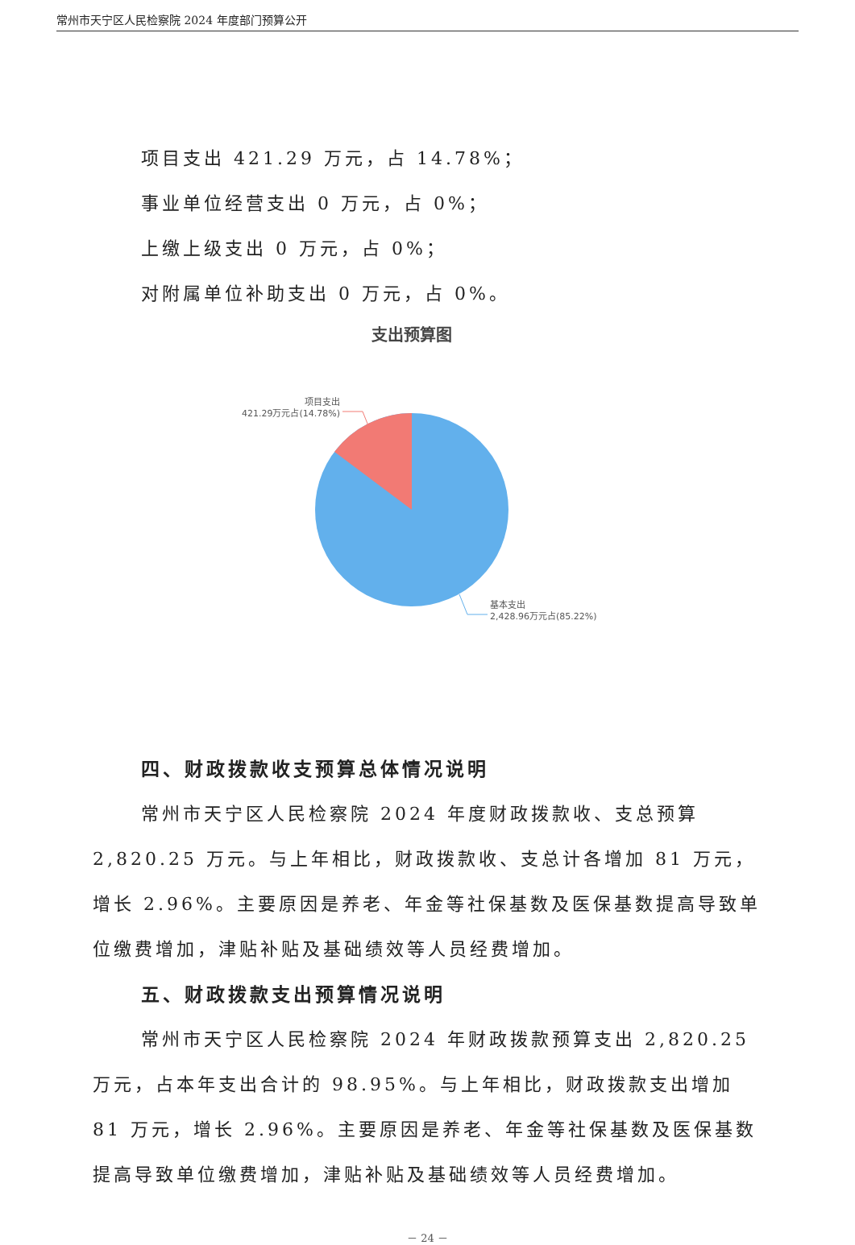常州市天宁区人民检察院 2024 年度部门预算公开
项目支出 421.29 万元，占 14.78%；
事业单位经营支出 0 万元，占 0%；
上缴上级支出 0 万元，占 0%；
对附属单位补助支出 0 万元，占 0%。
支出预算图
项目支出
421.29万元占(14.78%)
基本支出
2,428.96万元占(85.22%)
四、财政拨款收支预算总体情况说明
常州市天宁区人民检察院 2024 年度财政拨款收、支总预算 2,820.25 万元。与上年相比，财政拨款收、支总计各增加 81 万元，增长 2.96%。主要原因是养老、年金等社保基数及医保基数提高导致单位缴费增加，津贴补贴及基础绩效等人员经费增加。
五、财政拨款支出预算情况说明
常州市天宁区人民检察院 2024 年财政拨款预算支出 2,820.25 万元，占本年支出合计的 98.95%。与上年相比，财政拨款支出增加 81 万元，增长 2.96%。主要原因是养老、年金等社保基数及医保基数提高导致单位缴费增加，津贴补贴及基础绩效等人员经费增加。
－ 24 －